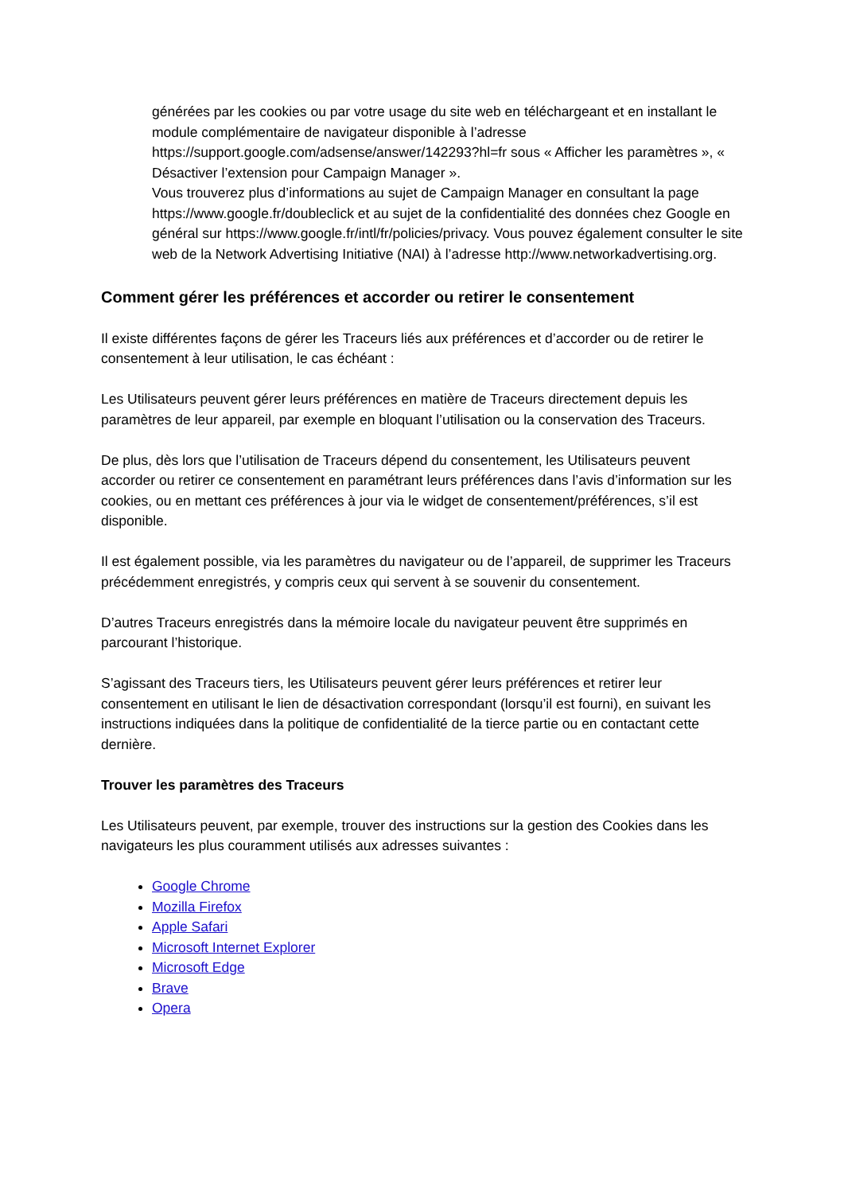générées par les cookies ou par votre usage du site web en téléchargeant et en installant le module complémentaire de navigateur disponible à l’adresse https://support.google.com/adsense/answer/142293?hl=fr sous « Afficher les paramètres », « Désactiver l’extension pour Campaign Manager ».
Vous trouverez plus d’informations au sujet de Campaign Manager en consultant la page https://www.google.fr/doubleclick et au sujet de la confidentialité des données chez Google en général sur https://www.google.fr/intl/fr/policies/privacy. Vous pouvez également consulter le site web de la Network Advertising Initiative (NAI) à l’adresse http://www.networkadvertising.org.
Comment gérer les préférences et accorder ou retirer le consentement
Il existe différentes façons de gérer les Traceurs liés aux préférences et d’accorder ou de retirer le consentement à leur utilisation, le cas échéant :
Les Utilisateurs peuvent gérer leurs préférences en matière de Traceurs directement depuis les paramètres de leur appareil, par exemple en bloquant l’utilisation ou la conservation des Traceurs.
De plus, dès lors que l’utilisation de Traceurs dépend du consentement, les Utilisateurs peuvent accorder ou retirer ce consentement en paramétrant leurs préférences dans l’avis d’information sur les cookies, ou en mettant ces préférences à jour via le widget de consentement/préférences, s’il est disponible.
Il est également possible, via les paramètres du navigateur ou de l’appareil, de supprimer les Traceurs précédemment enregistrés, y compris ceux qui servent à se souvenir du consentement.
D’autres Traceurs enregistrés dans la mémoire locale du navigateur peuvent être supprimés en parcourant l’historique.
S’agissant des Traceurs tiers, les Utilisateurs peuvent gérer leurs préférences et retirer leur consentement en utilisant le lien de désactivation correspondant (lorsqu’il est fourni), en suivant les instructions indiquées dans la politique de confidentialité de la tierce partie ou en contactant cette dernière.
Trouver les paramètres des Traceurs
Les Utilisateurs peuvent, par exemple, trouver des instructions sur la gestion des Cookies dans les navigateurs les plus couramment utilisés aux adresses suivantes :
Google Chrome
Mozilla Firefox
Apple Safari
Microsoft Internet Explorer
Microsoft Edge
Brave
Opera